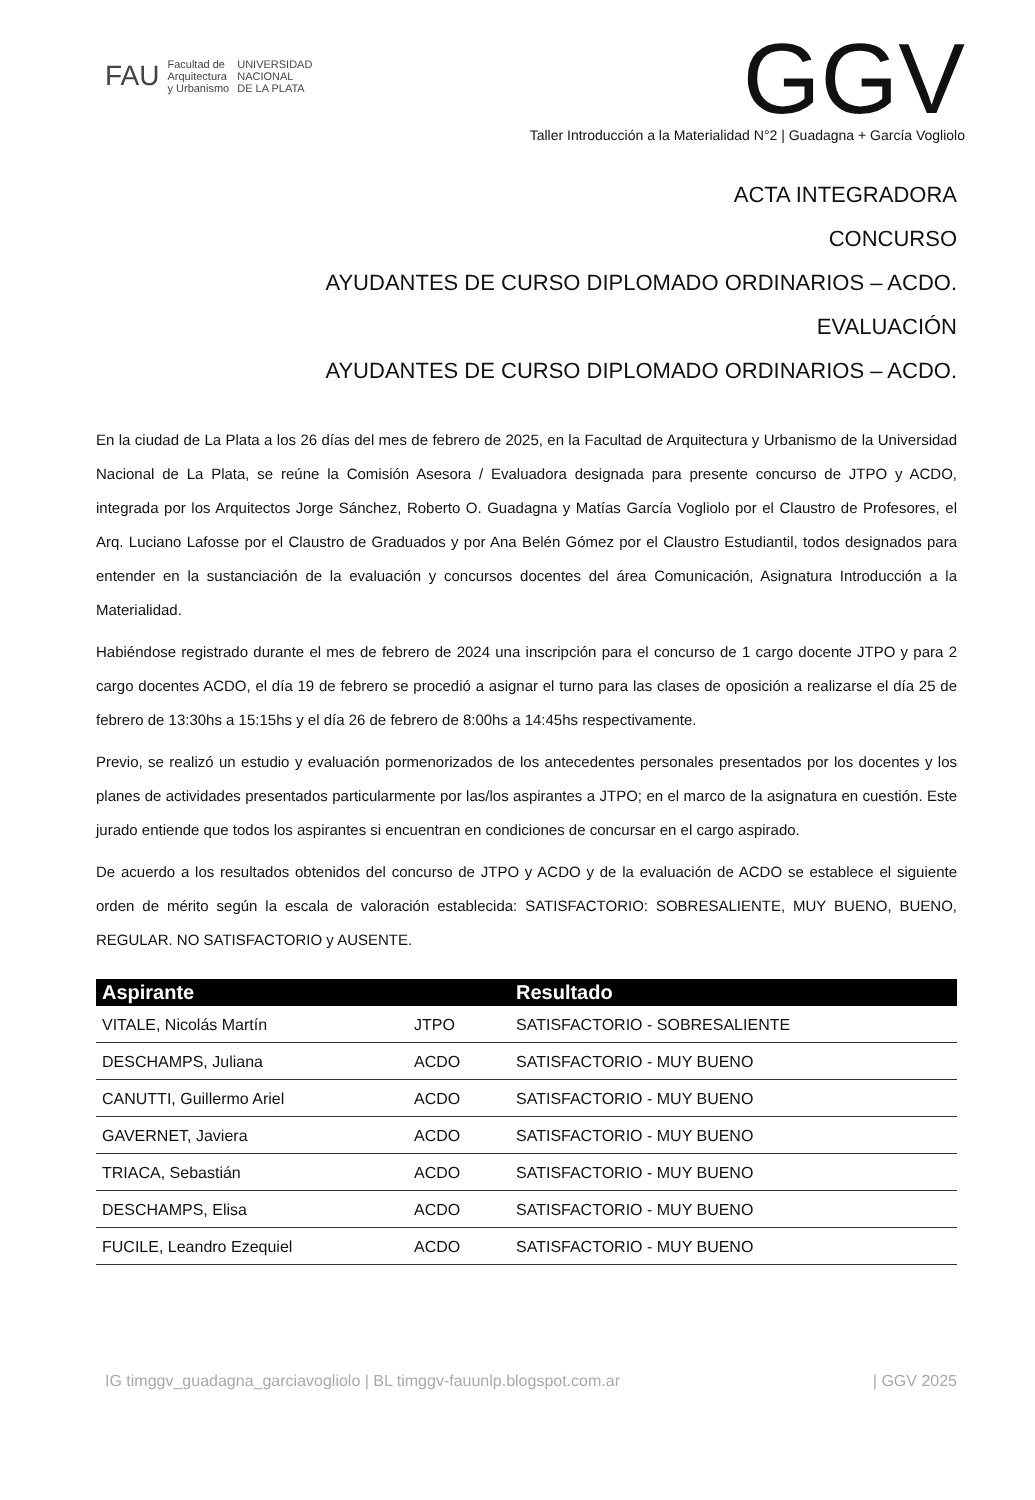FAU Facultad de
Arquitectura
y Urbanismo UNIVERSIDAD
NACIONAL
DE LA PLATA
GGV
Taller Introducción a la Materialidad N°2 | Guadagna + García Vogliolo
ACTA INTEGRADORA
CONCURSO
AYUDANTES DE CURSO DIPLOMADO ORDINARIOS – ACDO.
EVALUACIÓN
AYUDANTES DE CURSO DIPLOMADO ORDINARIOS – ACDO.
En la ciudad de La Plata a los 26 días del mes de febrero de 2025, en la Facultad de Arquitectura y Urbanismo de la Universidad Nacional de La Plata, se reúne la Comisión Asesora / Evaluadora designada para presente concurso de JTPO y ACDO, integrada por los Arquitectos Jorge Sánchez, Roberto O. Guadagna y Matías García Vogliolo por el Claustro de Profesores, el Arq. Luciano Lafosse por el Claustro de Graduados y por Ana Belén Gómez por el Claustro Estudiantil, todos designados para entender en la sustanciación de la evaluación y concursos docentes del área Comunicación, Asignatura Introducción a la Materialidad.
Habiéndose registrado durante el mes de febrero de 2024 una inscripción para el concurso de 1 cargo docente JTPO y para 2 cargo docentes ACDO, el día 19 de febrero se procedió a asignar el turno para las clases de oposición a realizarse el día 25 de febrero de 13:30hs a 15:15hs y el día 26 de febrero de 8:00hs a 14:45hs respectivamente.
Previo, se realizó un estudio y evaluación pormenorizados de los antecedentes personales presentados por los docentes y los planes de actividades presentados particularmente por las/los aspirantes a JTPO; en el marco de la asignatura en cuestión. Este jurado entiende que todos los aspirantes si encuentran en condiciones de concursar en el cargo aspirado.
De acuerdo a los resultados obtenidos del concurso de JTPO y ACDO y de la evaluación de ACDO se establece el siguiente orden de mérito según la escala de valoración establecida: SATISFACTORIO: SOBRESALIENTE, MUY BUENO, BUENO, REGULAR. NO SATISFACTORIO y AUSENTE.
| Aspirante | | Resultado |
| --- | --- | --- |
| VITALE, Nicolás Martín | JTPO | SATISFACTORIO - SOBRESALIENTE |
| DESCHAMPS, Juliana | ACDO | SATISFACTORIO - MUY BUENO |
| CANUTTI, Guillermo Ariel | ACDO | SATISFACTORIO - MUY BUENO |
| GAVERNET, Javiera | ACDO | SATISFACTORIO - MUY BUENO |
| TRIACA, Sebastián | ACDO | SATISFACTORIO - MUY BUENO |
| DESCHAMPS, Elisa | ACDO | SATISFACTORIO - MUY BUENO |
| FUCILE, Leandro Ezequiel | ACDO | SATISFACTORIO - MUY BUENO |
IG timggv_guadagna_garciavogliolo | BL timggv-fauunlp.blogspot.com.ar | GGV 2025